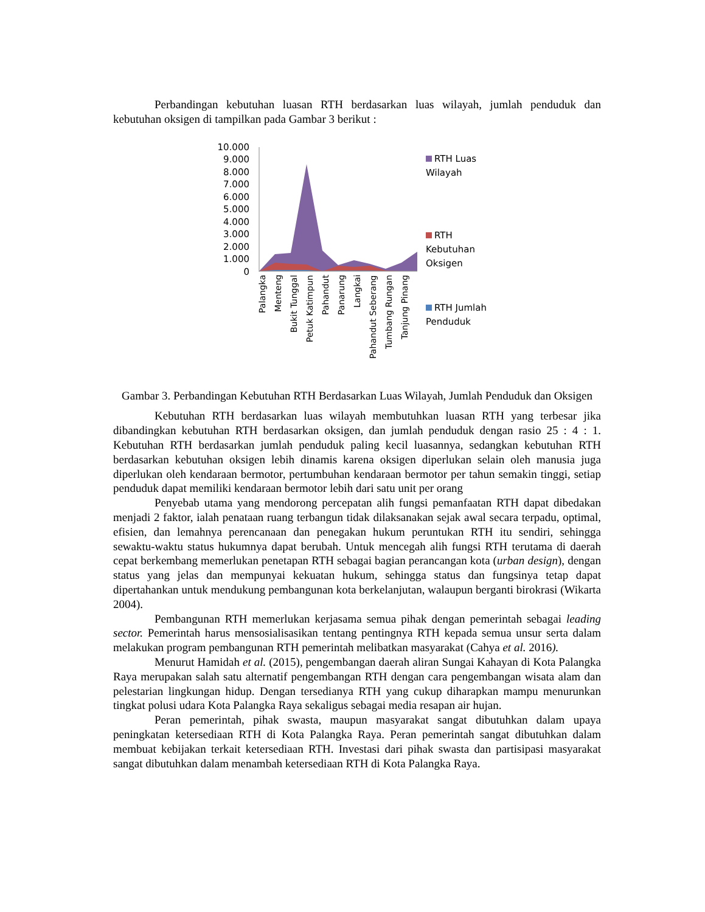Perbandingan kebutuhan luasan RTH berdasarkan luas wilayah, jumlah penduduk dan kebutuhan oksigen di tampilkan pada Gambar 3 berikut :
10.000
9.000
8.000
7.000
6.000
5.000
4.000
3.000
2.000
1.000
0
Palangka
Menteng
Bukit Tunggal
Petuk Katimpun
Pahandut
Panarung
Langkai
Pahandut Seberang
Tumbang Rungan
Tanjung Pinang
RTH Luas Wilayah
RTH Kebutuhan Oksigen
RTH Jumlah Penduduk
Gambar 3. Perbandingan Kebutuhan RTH Berdasarkan Luas Wilayah, Jumlah Penduduk dan Oksigen
Kebutuhan RTH berdasarkan luas wilayah membutuhkan luasan RTH yang terbesar jika dibandingkan kebutuhan RTH berdasarkan oksigen, dan jumlah penduduk dengan rasio 25 : 4 : 1. Kebutuhan RTH berdasarkan jumlah penduduk paling kecil luasannya, sedangkan kebutuhan RTH berdasarkan kebutuhan oksigen lebih dinamis karena oksigen diperlukan selain oleh manusia juga diperlukan oleh kendaraan bermotor, pertumbuhan kendaraan bermotor per tahun semakin tinggi, setiap penduduk dapat memiliki kendaraan bermotor lebih dari satu unit per orang
Penyebab utama yang mendorong percepatan alih fungsi pemanfaatan RTH dapat dibedakan menjadi 2 faktor, ialah penataan ruang terbangun tidak dilaksanakan sejak awal secara terpadu, optimal, efisien, dan lemahnya perencanaan dan penegakan hukum peruntukan RTH itu sendiri, sehingga sewaktu-waktu status hukumnya dapat berubah. Untuk mencegah alih fungsi RTH terutama di daerah cepat berkembang memerlukan penetapan RTH sebagai bagian perancangan kota (urban design), dengan status yang jelas dan mempunyai kekuatan hukum, sehingga status dan fungsinya tetap dapat dipertahankan untuk mendukung pembangunan kota berkelanjutan, walaupun berganti birokrasi (Wikarta 2004).
Pembangunan RTH memerlukan kerjasama semua pihak dengan pemerintah sebagai leading sector. Pemerintah harus mensosialisasikan tentang pentingnya RTH kepada semua unsur serta dalam melakukan program pembangunan RTH pemerintah melibatkan masyarakat (Cahya et al. 2016).
Menurut Hamidah et al. (2015), pengembangan daerah aliran Sungai Kahayan di Kota Palangka Raya merupakan salah satu alternatif pengembangan RTH dengan cara pengembangan wisata alam dan pelestarian lingkungan hidup. Dengan tersedianya RTH yang cukup diharapkan mampu menurunkan tingkat polusi udara Kota Palangka Raya sekaligus sebagai media resapan air hujan.
Peran pemerintah, pihak swasta, maupun masyarakat sangat dibutuhkan dalam upaya peningkatan ketersediaan RTH di Kota Palangka Raya. Peran pemerintah sangat dibutuhkan dalam membuat kebijakan terkait ketersediaan RTH. Investasi dari pihak swasta dan partisipasi masyarakat sangat dibutuhkan dalam menambah ketersediaan RTH di Kota Palangka Raya.